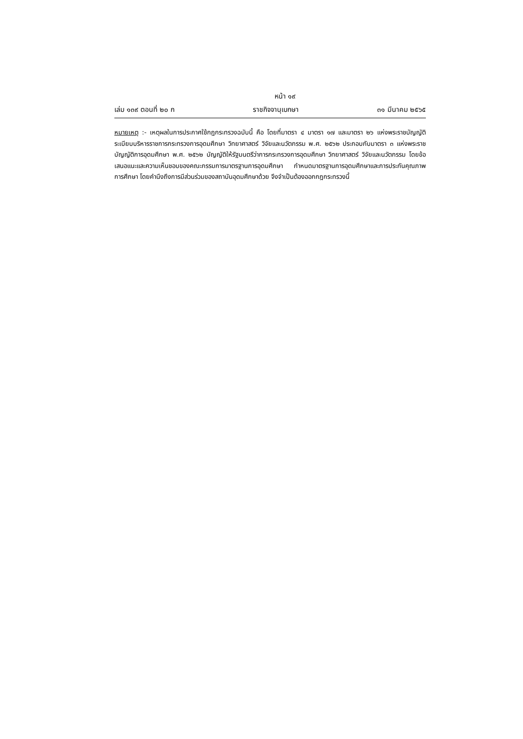หน้า ๑๙
เล่ม ๑๓๙ ตอนที่ ๒๐ ก ราชกิจจานุเบกษา ๓๑ มีนาคม ๒๕๖๕
หมายเหตุ :- เหตุผลในการประกาศใช้กฎกระทรวงฉบับนี้ คือ โดยที่มาตรา ๔ มาตรา ๑๗ และมาตรา ๒๖ แห่งพระราชบัญญัติระเบียบบริหารราชการกระทรวงการอุดมศึกษา วิทยาศาสตร์ วิจัยและนวัตกรรม พ.ศ. ๒๕๖๒ ประกอบกับมาตรา ๓ แห่งพระราชบัญญัติการอุดมศึกษา พ.ศ. ๒๕๖๒ บัญญัติให้รัฐมนตรีว่าการกระทรวงการอุดมศึกษา วิทยาศาสตร์ วิจัยและนวัตกรรม โดยข้อเสนอแนะและความเห็นชอบของคณะกรรมการมาตรฐานการอุดมศึกษา กำหนดมาตรฐานการอุดมศึกษาและการประกันคุณภาพการศึกษา โดยคำนึงถึงการมีส่วนร่วมของสถาบันอุดมศึกษาด้วย จึงจำเป็นต้องออกกฎกระทรวงนี้